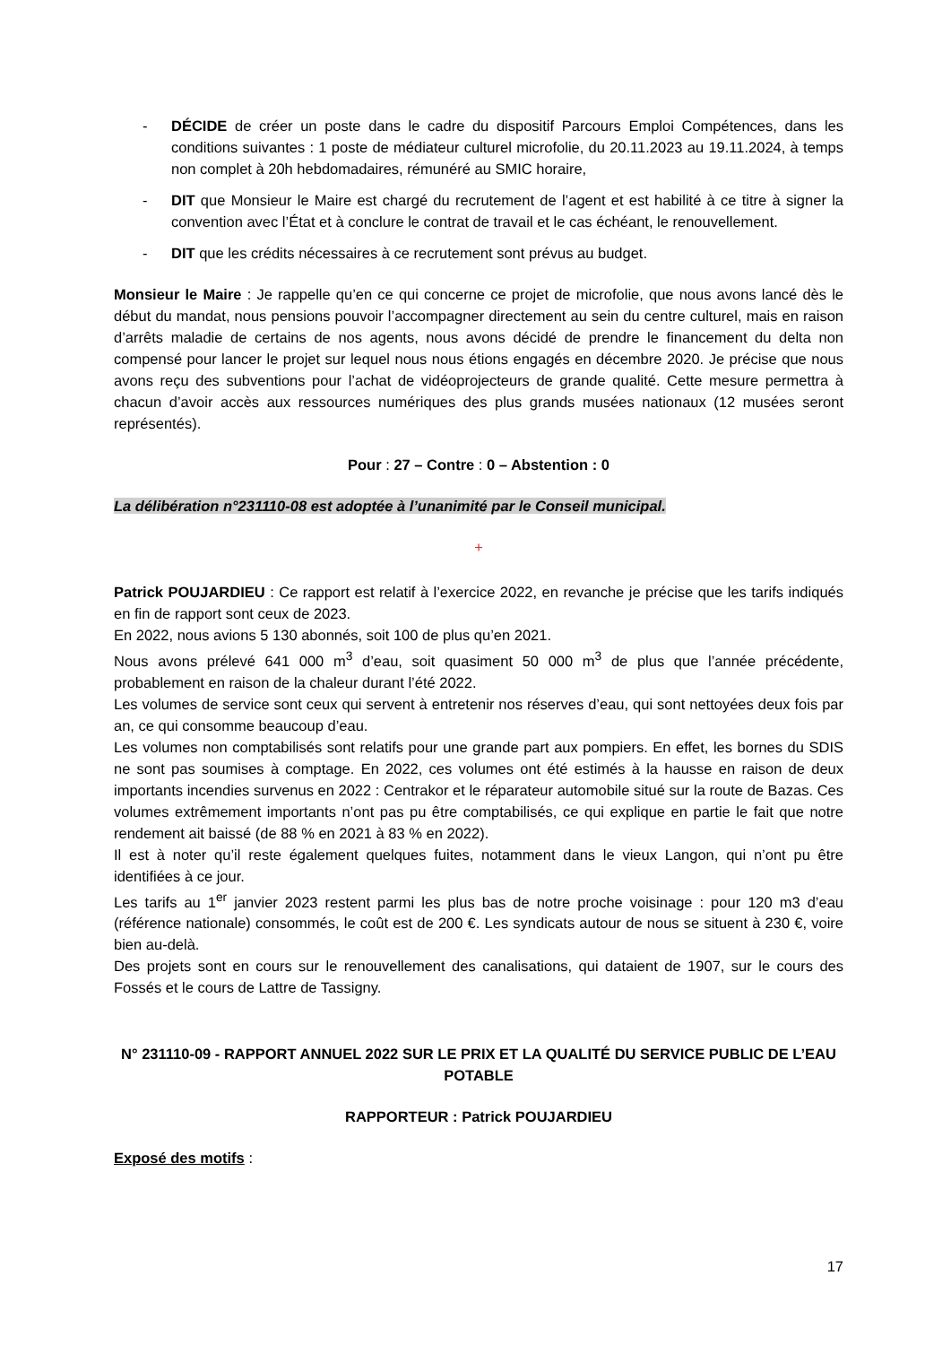- DÉCIDE de créer un poste dans le cadre du dispositif Parcours Emploi Compétences, dans les conditions suivantes : 1 poste de médiateur culturel microfolie, du 20.11.2023 au 19.11.2024, à temps non complet à 20h hebdomadaires, rémunéré au SMIC horaire,
- DIT que Monsieur le Maire est chargé du recrutement de l’agent et est habilité à ce titre à signer la convention avec l’État et à conclure le contrat de travail et le cas échéant, le renouvellement.
- DIT que les crédits nécessaires à ce recrutement sont prévus au budget.
Monsieur le Maire : Je rappelle qu’en ce qui concerne ce projet de microfolie, que nous avons lancé dès le début du mandat, nous pensions pouvoir l’accompagner directement au sein du centre culturel, mais en raison d’arrêts maladie de certains de nos agents, nous avons décidé de prendre le financement du delta non compensé pour lancer le projet sur lequel nous nous étions engagés en décembre 2020. Je précise que nous avons reçu des subventions pour l’achat de vidéoprojecteurs de grande qualité. Cette mesure permettra à chacun d’avoir accès aux ressources numériques des plus grands musées nationaux (12 musées seront représentés).
Pour : 27 – Contre : 0 – Abstention : 0
La délibération n°231110-08 est adoptée à l’unanimité par le Conseil municipal.
+
Patrick POUJARDIEU : Ce rapport est relatif à l’exercice 2022, en revanche je précise que les tarifs indiqués en fin de rapport sont ceux de 2023.
En 2022, nous avions 5 130 abonnés, soit 100 de plus qu’en 2021.
Nous avons prélevé 641 000 m<sup>3</sup> d’eau, soit quasiment 50 000 m<sup>3</sup> de plus que l’année précédente, probablement en raison de la chaleur durant l’été 2022.
Les volumes de service sont ceux qui servent à entretenir nos réserves d’eau, qui sont nettoyées deux fois par an, ce qui consomme beaucoup d’eau.
Les volumes non comptabilisés sont relatifs pour une grande part aux pompiers. En effet, les bornes du SDIS ne sont pas soumises à comptage. En 2022, ces volumes ont été estimés à la hausse en raison de deux importants incendies survenus en 2022 : Centrakor et le réparateur automobile situé sur la route de Bazas. Ces volumes extrêmement importants n’ont pas pu être comptabilisés, ce qui explique en partie le fait que notre rendement ait baissé (de 88 % en 2021 à 83 % en 2022).
Il est à noter qu’il reste également quelques fuites, notamment dans le vieux Langon, qui n’ont pu être identifiées à ce jour.
Les tarifs au 1<sup>er</sup> janvier 2023 restent parmi les plus bas de notre proche voisinage : pour 120 m3 d’eau (référence nationale) consommés, le coût est de 200 €. Les syndicats autour de nous se situent à 230 €, voire bien au-delà.
Des projets sont en cours sur le renouvellement des canalisations, qui dataient de 1907, sur le cours des Fossés et le cours de Lattre de Tassigny.
N° 231110-09 - RAPPORT ANNUEL 2022 SUR LE PRIX ET LA QUALITÉ DU SERVICE PUBLIC DE L’EAU POTABLE
RAPPORTEUR : Patrick POUJARDIEU
Exposé des motifs :
17